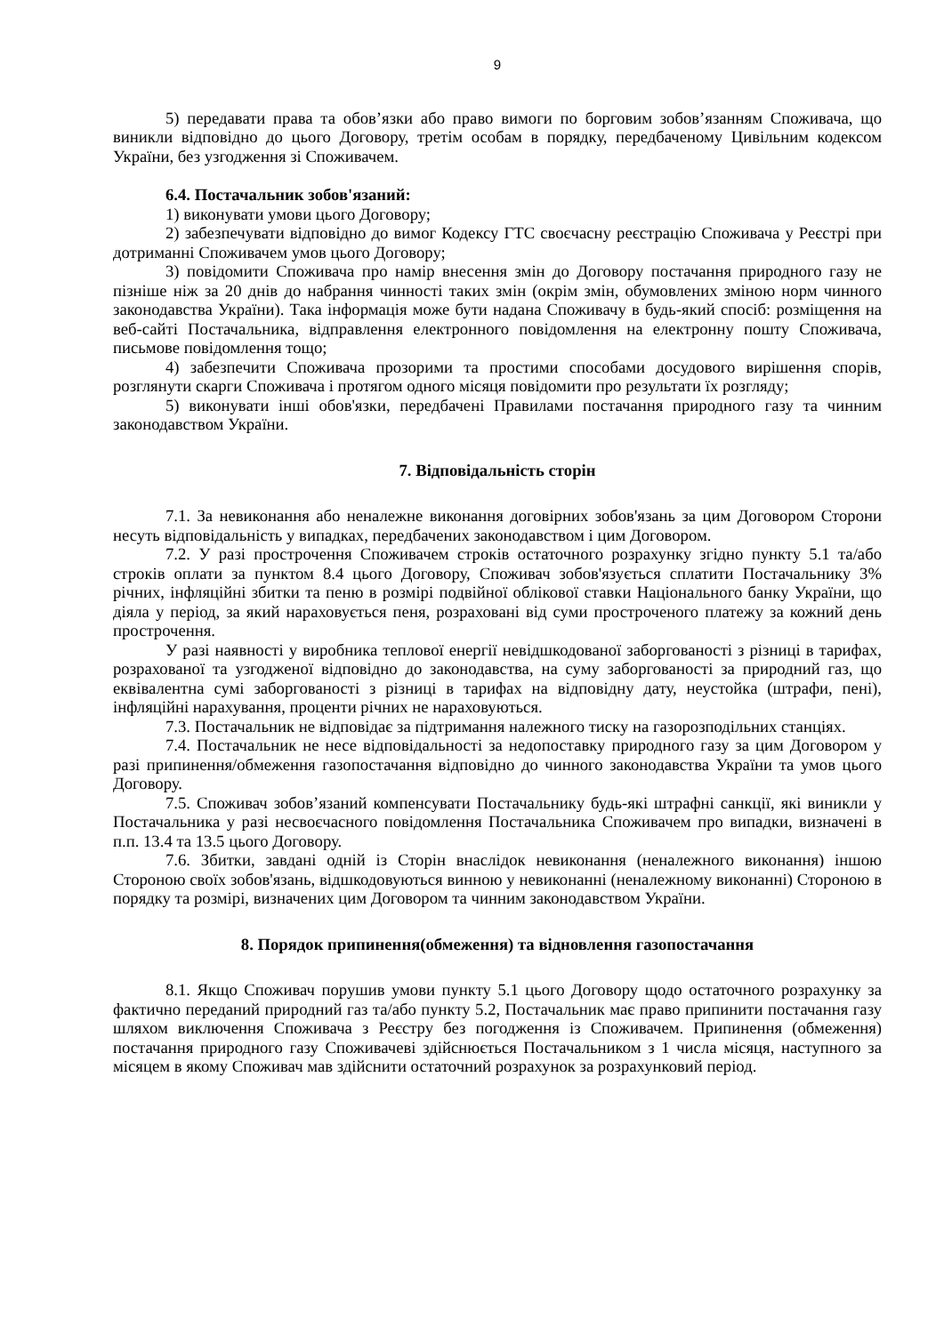9
5) передавати права та обов’язки або право вимоги по борговим зобов’язанням Споживача, що виникли відповідно до цього Договору, третім особам в порядку, передбаченому Цивільним кодексом України, без узгодження зі Споживачем.
6.4. Постачальник зобов'язаний:
1) виконувати умови цього Договору;
2) забезпечувати відповідно до вимог Кодексу ГТС своєчасну реєстрацію Споживача у Реєстрі при дотриманні Споживачем умов цього Договору;
3) повідомити Споживача про намір внесення змін до Договору постачання природного газу не пізніше ніж за 20 днів до набрання чинності таких змін (окрім змін, обумовлених зміною норм чинного законодавства України). Така інформація може бути надана Споживачу в будь-який спосіб: розміщення на веб-сайті Постачальника, відправлення електронного повідомлення на електронну пошту Споживача, письмове повідомлення тощо;
4) забезпечити Споживача прозорими та простими способами досудового вирішення спорів, розглянути скарги Споживача і протягом одного місяця повідомити про результати їх розгляду;
5) виконувати інші обов'язки, передбачені Правилами постачання природного газу та чинним законодавством України.
7. Відповідальність сторін
7.1. За невиконання або неналежне виконання договірних зобов'язань за цим Договором Сторони несуть відповідальність у випадках, передбачених законодавством і цим Договором.
7.2. У разі прострочення Споживачем строків остаточного розрахунку згідно пункту 5.1 та/або строків оплати за пунктом 8.4 цього Договору, Споживач зобов'язується сплатити Постачальнику 3% річних, інфляційні збитки та пеню в розмірі подвійної облікової ставки Національного банку України, що діяла у період, за який нараховується пеня, розраховані від суми простроченого платежу за кожний день прострочення.
У разі наявності у виробника теплової енергії невідшкодованої заборгованості з різниці в тарифах, розрахованої та узгодженої відповідно до законодавства, на суму заборгованості за природний газ, що еквівалентна сумі заборгованості з різниці в тарифах на відповідну дату, неустойка (штрафи, пені), інфляційні нарахування, проценти річних не нараховуються.
7.3. Постачальник не відповідає за підтримання належного тиску на газорозподільних станціях.
7.4. Постачальник не несе відповідальності за недопоставку природного газу за цим Договором у разі припинення/обмеження газопостачання відповідно до чинного законодавства України та умов цього Договору.
7.5. Споживач зобов’язаний компенсувати Постачальнику будь-які штрафні санкції, які виникли у Постачальника у разі несвоєчасного повідомлення Постачальника Споживачем про випадки, визначені в п.п. 13.4 та 13.5 цього Договору.
7.6. Збитки, завдані одній із Сторін внаслідок невиконання (неналежного виконання) іншою Стороною своїх зобов'язань, відшкодовуються винною у невиконанні (неналежному виконанні) Стороною в порядку та розмірі, визначених цим Договором та чинним законодавством України.
8. Порядок припинення(обмеження) та відновлення газопостачання
8.1. Якщо Споживач порушив умови пункту 5.1 цього Договору щодо остаточного розрахунку за фактично переданий природний газ та/або пункту 5.2, Постачальник має право припинити постачання газу шляхом виключення Споживача з Реєстру без погодження із Споживачем. Припинення (обмеження) постачання природного газу Споживачеві здійснюється Постачальником з 1 числа місяця, наступного за місяцем в якому Споживач мав здійснити остаточний розрахунок за розрахунковий період.